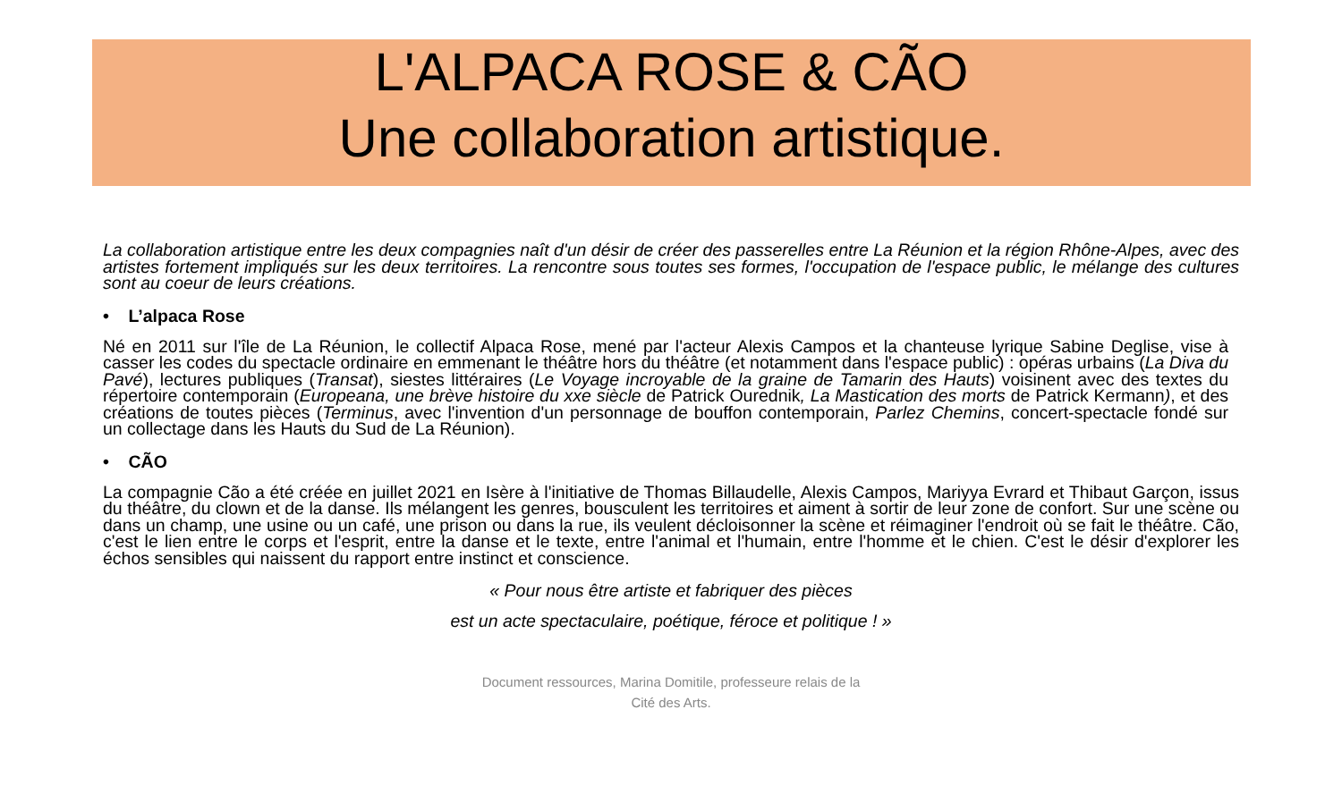L'ALPACA ROSE & CÃO
Une collaboration artistique.
La collaboration artistique entre les deux compagnies naît d'un désir de créer des passerelles entre La Réunion et la région Rhône-Alpes, avec des artistes fortement impliqués sur les deux territoires. La rencontre sous toutes ses formes, l'occupation de l'espace public, le mélange des cultures sont au coeur de leurs créations.
• L’alpaca Rose
Né en 2011 sur l'île de La Réunion, le collectif Alpaca Rose, mené par l'acteur Alexis Campos et la chanteuse lyrique Sabine Deglise, vise à casser les codes du spectacle ordinaire en emmenant le théâtre hors du théâtre (et notamment dans l'espace public) : opéras urbains (La Diva du Pavé), lectures publiques (Transat), siestes littéraires (Le Voyage incroyable de la graine de Tamarin des Hauts) voisinent avec des textes du répertoire contemporain (Europeana, une brève histoire du xxe siècle de Patrick Ourednik, La Mastication des morts de Patrick Kermann), et des créations de toutes pièces (Terminus, avec l'invention d'un personnage de bouffon contemporain, Parlez Chemins, concert-spectacle fondé sur un collectage dans les Hauts du Sud de La Réunion).
• CÃO
La compagnie Cão a été créée en juillet 2021 en Isère à l'initiative de Thomas Billaudelle, Alexis Campos, Mariyya Evrard et Thibaut Garçon, issus du théâtre, du clown et de la danse. Ils mélangent les genres, bousculent les territoires et aiment à sortir de leur zone de confort. Sur une scène ou dans un champ, une usine ou un café, une prison ou dans la rue, ils veulent décloisonner la scène et réimaginer l'endroit où se fait le théâtre. Cão, c'est le lien entre le corps et l'esprit, entre la danse et le texte, entre l'animal et l'humain, entre l'homme et le chien. C'est le désir d'explorer les échos sensibles qui naissent du rapport entre instinct et conscience.
« Pour nous être artiste et fabriquer des pièces
est un acte spectaculaire, poétique, féroce et politique ! »
Document ressources, Marina Domitile, professeure relais de la
Cité des Arts.